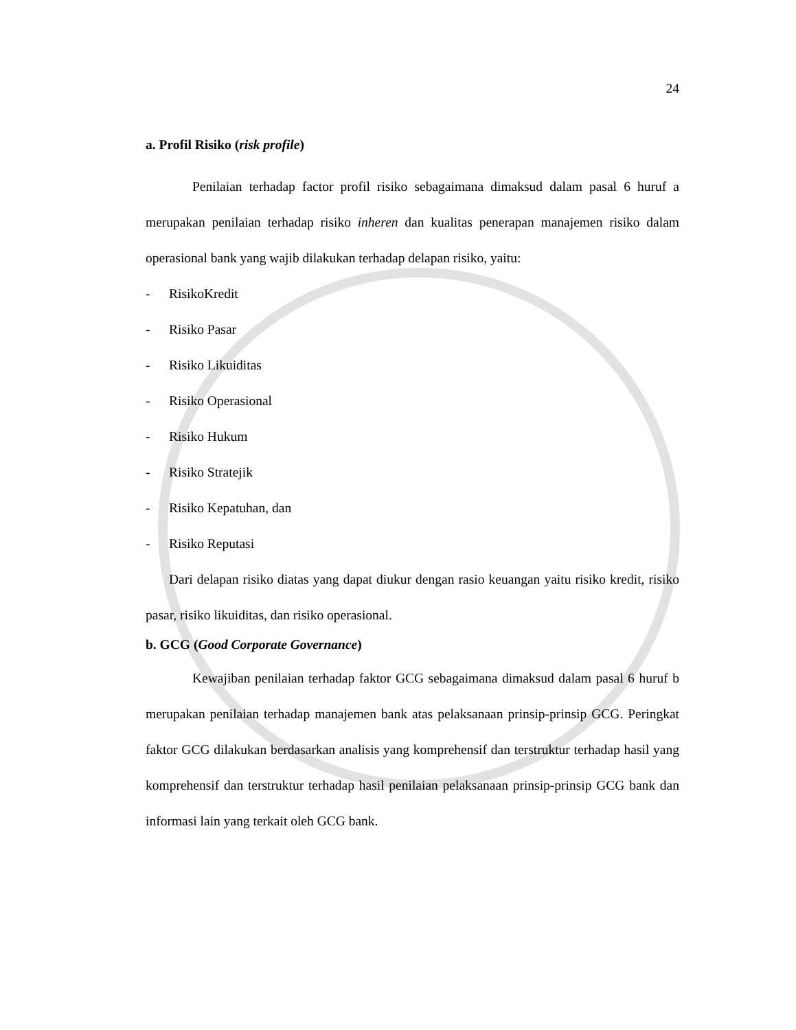24
a. Profil Risiko (risk profile)
Penilaian terhadap factor profil risiko sebagaimana dimaksud dalam pasal 6 huruf a merupakan penilaian terhadap risiko inheren dan kualitas penerapan manajemen risiko dalam operasional bank yang wajib dilakukan terhadap delapan risiko, yaitu:
- RisikoKredit
- Risiko Pasar
- Risiko Likuiditas
- Risiko Operasional
- Risiko Hukum
- Risiko Stratejik
- Risiko Kepatuhan, dan
- Risiko Reputasi
Dari delapan risiko diatas yang dapat diukur dengan rasio keuangan yaitu risiko kredit, risiko pasar, risiko likuiditas, dan risiko operasional.
b. GCG (Good Corporate Governance)
Kewajiban penilaian terhadap faktor GCG sebagaimana dimaksud dalam pasal 6 huruf b merupakan penilaian terhadap manajemen bank atas pelaksanaan prinsip-prinsip GCG. Peringkat faktor GCG dilakukan berdasarkan analisis yang komprehensif dan terstruktur terhadap hasil yang komprehensif dan terstruktur terhadap hasil penilaian pelaksanaan prinsip-prinsip GCG bank dan informasi lain yang terkait oleh GCG bank.